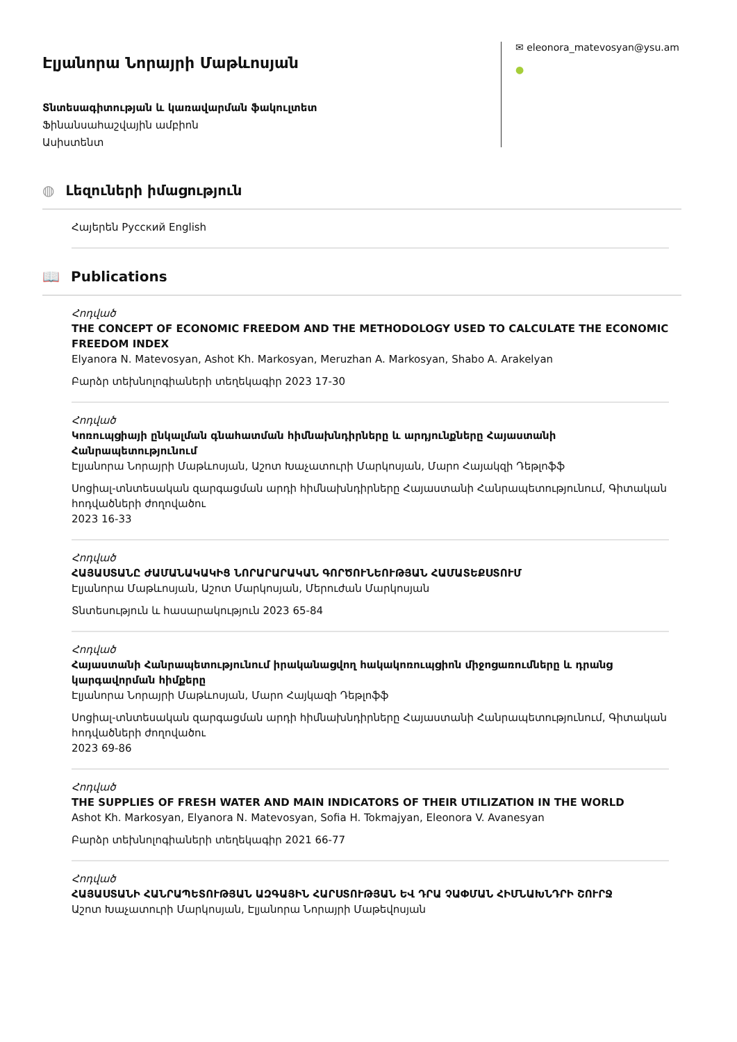Էլյանորա Նորայրի Մաթևոսյան
Տնտեսագիտության և կառավարման ֆակուլտետ
Ֆինանսահաշվային ամբիոն
Ասիստենտ
✉ eleonora_matevosyan@ysu.am
●
◍ Լեզուների իմացություն
Հայերեն Русский English
📖 Publications
Հոդված
THE CONCEPT OF ECONOMIC FREEDOM AND THE METHODOLOGY USED TO CALCULATE THE ECONOMIC FREEDOM INDEX
Elyanora N. Matevosyan, Ashot Kh. Markosyan, Meruzhan A. Markosyan, Shabo A. Arakelyan
Բարձր տեխնոլոգիաների տեղեկագիր 2023 17-30
Հոդված
Կոռուպցիայի ընկալման գնահատման հիմնախնդիրները և արդյունքները Հայաստանի Հանրապետությունում
Էլյանորա Նորայրի Մաթևոսյան, Աշոտ Խաչատուրի Մարկոսյան, Մարո Հայակզի Դեթլոֆֆ
Սոցիալ-տնտեսական զարգացման արդի հիմնախնդիրները Հայաստանի Հանրապետությունում, Գիտական հոդվածների ժողովածու
2023 16-33
Հոդված
ՀԱՅԱՍՏԱՆԸ ԺԱՄԱՆԱԿԱԿԻՑ ՆՈՐԱՐԱՐԱԿԱՆ ԳՈՐԾՈՒՆԵՈՒԹՅԱՆ ՀԱՄԱՏԵՔՍՏՈՒՄ
Էլյանորա Մաթևոսյան, Աշոտ Մարկոսյան, Մերուժան Մարկոսյան
Տնտեսություն և հասարակություն 2023 65-84
Հոդված
Հայաստանի Հանրապետությունում իրականացվող հակակոռուպցիոն միջոցառումները և դրանց կարգավորման հիմքերը
Էլյանորա Նորայրի Մաթևոսյան, Մարո Հայկազի Դեթլոֆֆ
Սոցիալ-տնտեսական զարգացման արդի հիմնախնդիրները Հայաստանի Հանրապետությունում, Գիտական հոդվածների ժողովածու
2023 69-86
Հոդված
THE SUPPLIES OF FRESH WATER AND MAIN INDICATORS OF THEIR UTILIZATION IN THE WORLD
Ashot Kh. Markosyan, Elyanora N. Matevosyan, Sofia H. Tokmajyan, Eleonora V. Avanesyan
Բարձր տեխնոլոգիաների տեղեկագիր 2021 66-77
Հոդված
ՀԱՅԱՍՏԱՆԻ ՀԱՆՐԱՊԵՏՈՒԹՅԱՆ ԱԶԳԱՅԻՆ ՀԱՐՍՏՈՒԹՅԱՆ ԵՎ ԴՐԱ ՉԱՓՄԱՆ ՀԻՄՆԱԽՆԴՐԻ ՇՈՒՐՋ
Աշոտ Խաչատուրի Մարկոսյան, Էլյանորա Նորայրի Մաթեվոսյան